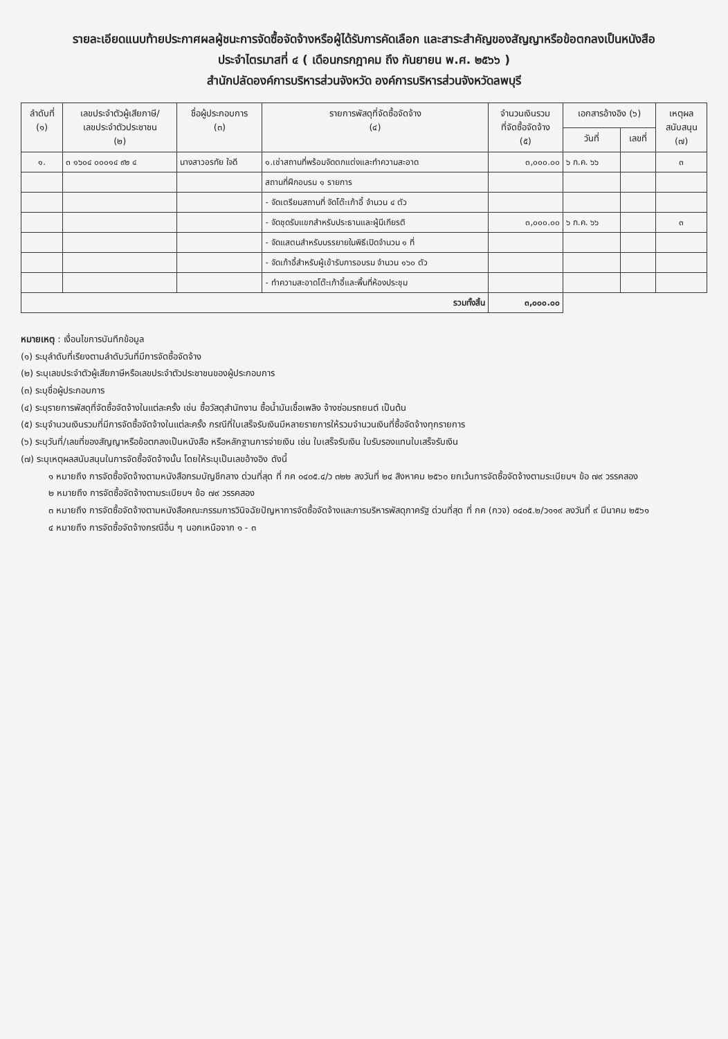รายละเอียดแนบท้ายประกาศผลผู้ชนะการจัดซื้อจัดจ้างหรือผู้ได้รับการคัดเลือก และสาระสำคัญของสัญญาหรือข้อตกลงเป็นหนังสือ
ประจำไตรมาสที่ ๔ ( เดือนกรกฎาคม ถึง กันยายน พ.ศ. ๒๕๖๖ )
สำนักปลัดองค์การบริหารส่วนจังหวัด องค์การบริหารส่วนจังหวัดลพบุรี
| ลำดับที่ (๑) | เลขประจำตัวผู้เสียภาษี/ เลขประจำตัวประชาชน (๒) | ชื่อผู้ประกอบการ (๓) | รายการพัสดุที่จัดซื้อจัดจ้าง (๔) | จำนวนเงินรวม ที่จัดซื้อจัดจ้าง (๕) | เอกสารอ้างอิง (๖) | | เหตุผล สนับสนุน (๗) |
| --- | --- | --- | --- | --- | --- | --- | --- |
| | | | | | วันที่ | เลขที่ | |
| ๑. | ๓ ๑๖๐๔ ๐๐๐๑๔ ๙๒ ๔ | นางสาวอรทัย ใจดี | ๑.เช่าสถานที่พร้อมจัดตกแต่งและทำความสะอาด | ๓,๐๐๐.๐๐ | ๖ ก.ค. ๖๖ | | ๓ |
| | | | สถานที่ฝึกอบรม ๑ รายการ | | | | |
| | | | - จัดเตรียมสถานที่ จัดโต๊ะเก้าอี้ จำนวน ๔ ตัว | | | | |
| | | | - จัดชุดรับแขกสำหรับประธานและผู้มีเกียรติ | ๓,๐๐๐.๐๐ | ๖ ก.ค. ๖๖ | | ๓ |
| | | | - จัดแสตนสำหรับบรรยายในพิธีเปิดจำนวน ๑ ที่ | | | | |
| | | | - จัดเก้าอี้สำหรับผู้เข้ารับการอบรม จำนวน ๑๖๐ ตัว | | | | |
| | | | - ทำความสะอาดโต๊ะเก้าอี้และพื้นที่ห้องประชุม | | | | |
| รวมทั้งสิ้น | | | | ๓,๐๐๐.๐๐ | | | |
หมายเหตุ : เงื่อนไขการบันทึกข้อมูล
(๑) ระบุลำดับที่เรียงตามลำดับวันที่มีการจัดซื้อจัดจ้าง
(๒) ระบุเลขประจำตัวผู้เสียภาษีหรือเลขประจำตัวประชาชนของผู้ประกอบการ
(๓) ระบุชื่อผู้ประกอบการ
(๔) ระบุรายการพัสดุที่จัดซื้อจัดจ้างในแต่ละครั้ง เช่น ซื้อวัสดุสำนักงาน ซื้อน้ำมันเชื้อเพลิง จ้างซ่อมรถยนต์ เป็นต้น
(๕) ระบุจำนวนเงินรวมที่มีการจัดซื้อจัดจ้างในแต่ละครั้ง กรณีที่ใบเสร็จรับเงินมีหลายรายการให้รวมจำนวนเงินที่ซื้อจัดจ้างทุกรายการ
(๖) ระบุวันที่/เลขที่ของสัญญาหรือข้อตกลงเป็นหนังสือ หรือหลักฐานการจ่ายเงิน เช่น ใบเสร็จรับเงิน ใบรับรองแทนใบเสร็จรับเงิน
(๗) ระบุเหตุผลสนับสนุนในการจัดซื้อจัดจ้างนั้น โดยให้ระบุเป็นเลขอ้างอิง ดังนี้
๑ หมายถึง การจัดซื้อจัดจ้างตามหนังสือกรมบัญชีกลาง ด่วนที่สุด ที่ กค ๐๔๐๕.๔/ว ๓๒๒ ลงวันที่ ๒๔ สิงหาคม ๒๕๖๐ ยกเว้นการจัดซื้อจัดจ้างตามระเบียบฯ ข้อ ๗๙ วรรคสอง
๒ หมายถึง การจัดซื้อจัดจ้างตามระเบียบฯ ข้อ ๗๙ วรรคสอง
๓ หมายถึง การจัดซื้อจัดจ้างตามหนังสือคณะกรรมการวินิจฉัยปัญหาการจัดซื้อจัดจ้างและการบริหารพัสดุภาครัฐ ด่วนที่สุด ที่ กค (กวจ) ๐๔๐๕.๒/ว๑๑๙ ลงวันที่ ๙ มีนาคม ๒๕๖๑
๔ หมายถึง การจัดซื้อจัดจ้างกรณีอื่น ๆ นอกเหนือจาก ๑ - ๓